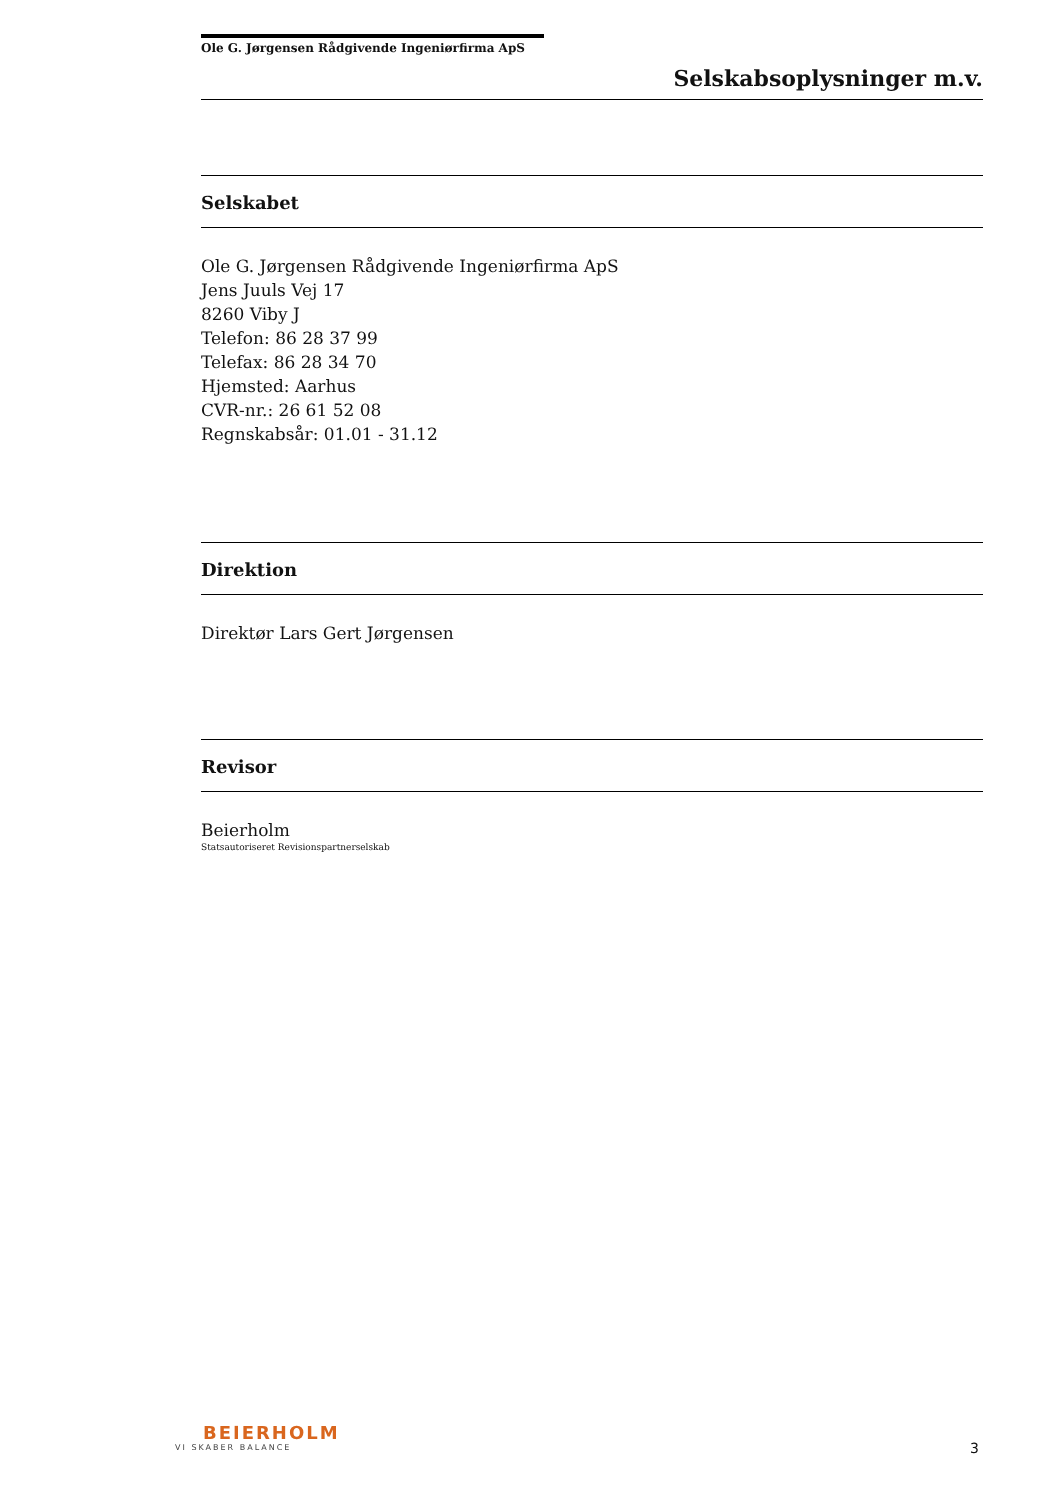Ole G. Jørgensen Rådgivende Ingeniørfirma ApS
Selskabsoplysninger m.v.
Selskabet
Ole G. Jørgensen Rådgivende Ingeniørfirma ApS
Jens Juuls Vej 17
8260 Viby J
Telefon: 86 28 37 99
Telefax: 86 28 34 70
Hjemsted: Aarhus
CVR-nr.: 26 61 52 08
Regnskabsår: 01.01 - 31.12
Direktion
Direktør Lars Gert Jørgensen
Revisor
Beierholm
Statsautoriseret Revisionspartnerselskab
BEIERHOLM
VI SKABER BALANCE
3